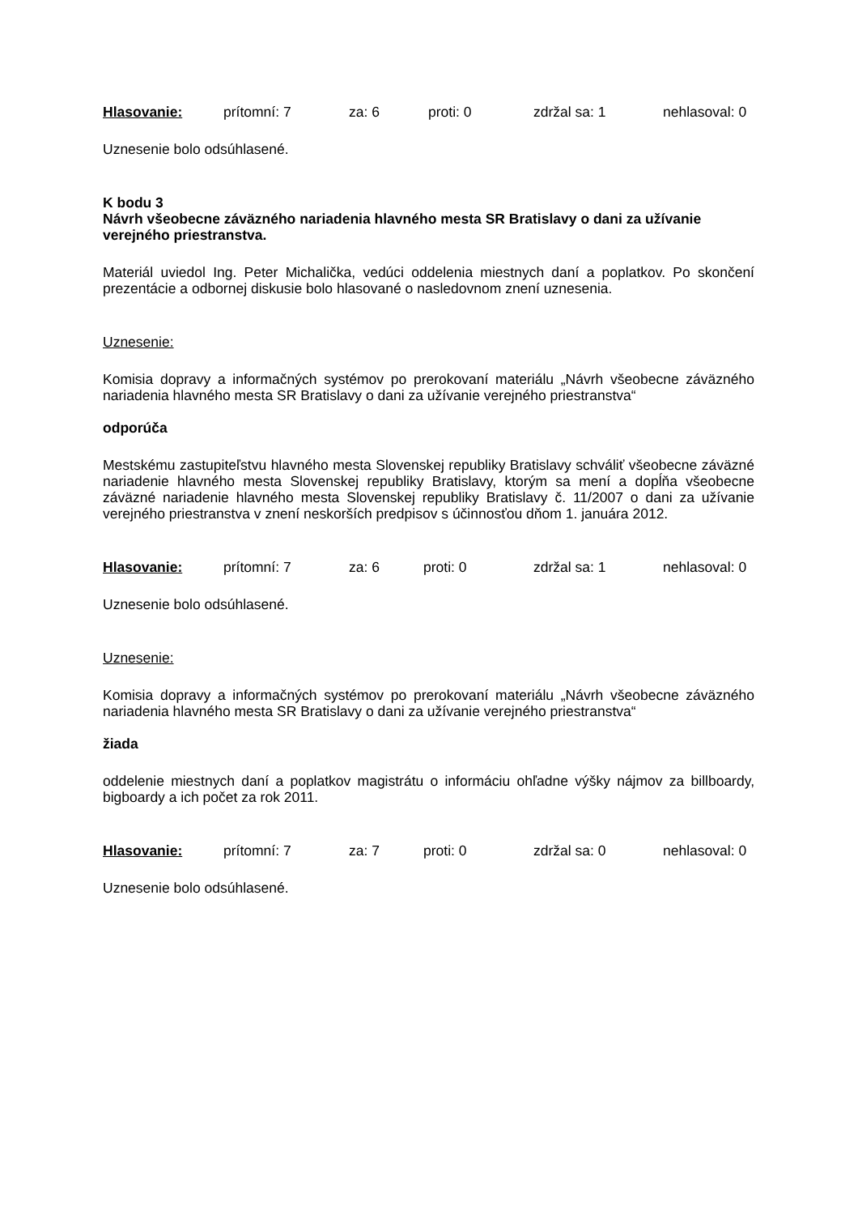Hlasovanie: prítomní: 7 za: 6 proti: 0 zdržal sa: 1 nehlasoval: 0
Uznesenie bolo odsúhlasené.
K bodu 3
Návrh všeobecne záväzného nariadenia hlavného mesta SR Bratislavy o dani za užívanie verejného priestranstva.
Materiál uviedol Ing. Peter Michalička, vedúci oddelenia miestnych daní a poplatkov. Po skončení prezentácie a odbornej diskusie bolo hlasované o nasledovnom znení uznesenia.
Uznesenie:
Komisia dopravy a informačných systémov po prerokovaní materiálu „Návrh všeobecne záväzného nariadenia hlavného mesta SR Bratislavy o dani za užívanie verejného priestranstva“
odporúča
Mestskému zastupiteľstvu hlavného mesta Slovenskej republiky Bratislavy schváliť všeobecne záväzné nariadenie hlavného mesta Slovenskej republiky Bratislavy, ktorým sa mení a dopĺňa všeobecne záväzné nariadenie hlavného mesta Slovenskej republiky Bratislavy č. 11/2007 o dani za užívanie verejného priestranstva v znení neskorších predpisov s účinnosťou dňom 1. januára 2012.
Hlasovanie: prítomní: 7 za: 6 proti: 0 zdržal sa: 1 nehlasoval: 0
Uznesenie bolo odsúhlasené.
Uznesenie:
Komisia dopravy a informačných systémov po prerokovaní materiálu „Návrh všeobecne záväzného nariadenia hlavného mesta SR Bratislavy o dani za užívanie verejného priestranstva“
žiada
oddelenie miestnych daní a poplatkov magistrátu o informáciu ohľadne výšky nájmov za billboardy, bigboardy a ich počet za rok 2011.
Hlasovanie: prítomní: 7 za: 7 proti: 0 zdržal sa: 0 nehlasoval: 0
Uznesenie bolo odsúhlasené.